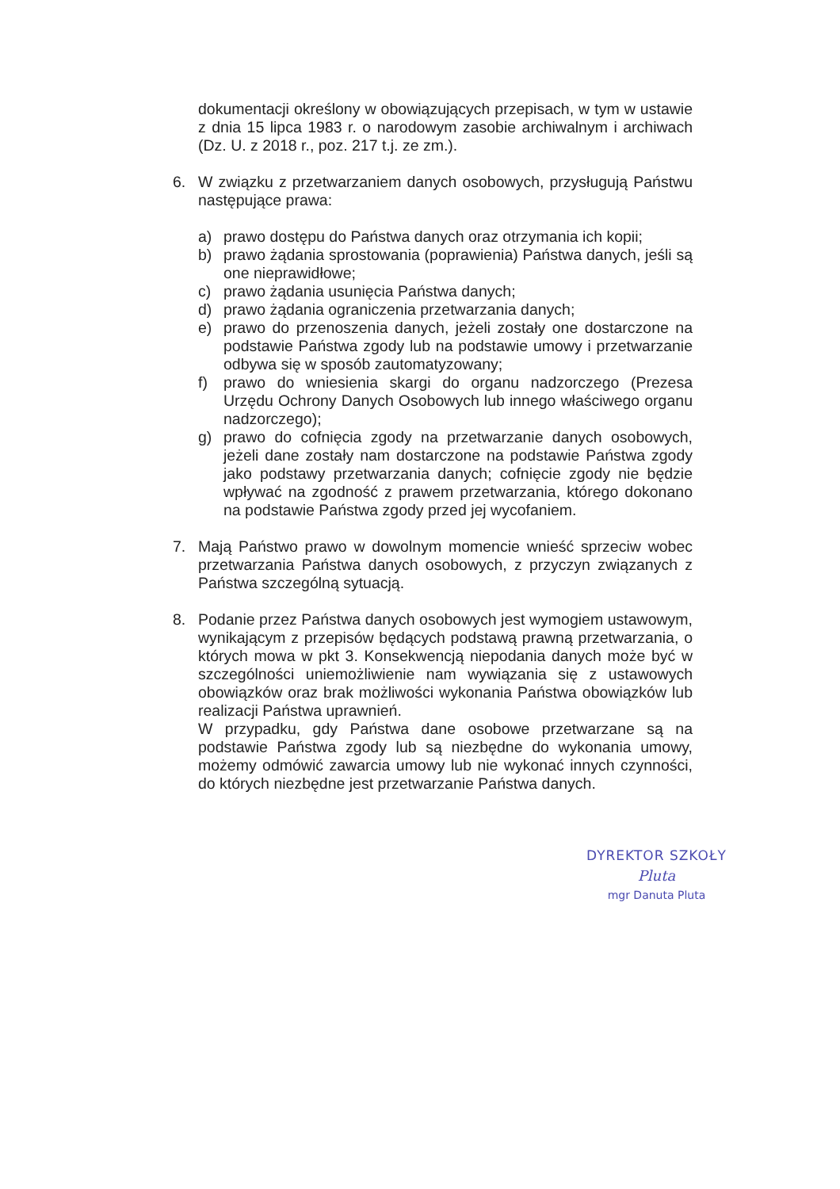dokumentacji określony w obowiązujących przepisach, w tym w ustawie z dnia 15 lipca 1983 r. o narodowym zasobie archiwalnym i archiwach (Dz. U. z 2018 r., poz. 217 t.j. ze zm.).
6. W związku z przetwarzaniem danych osobowych, przysługują Państwu następujące prawa:
a) prawo dostępu do Państwa danych oraz otrzymania ich kopii;
b) prawo żądania sprostowania (poprawienia) Państwa danych, jeśli są one nieprawidłowe;
c) prawo żądania usunięcia Państwa danych;
d) prawo żądania ograniczenia przetwarzania danych;
e) prawo do przenoszenia danych, jeżeli zostały one dostarczone na podstawie Państwa zgody lub na podstawie umowy i przetwarzanie odbywa się w sposób zautomatyzowany;
f) prawo do wniesienia skargi do organu nadzorczego (Prezesa Urzędu Ochrony Danych Osobowych lub innego właściwego organu nadzorczego);
g) prawo do cofnięcia zgody na przetwarzanie danych osobowych, jeżeli dane zostały nam dostarczone na podstawie Państwa zgody jako podstawy przetwarzania danych; cofnięcie zgody nie będzie wpływać na zgodność z prawem przetwarzania, którego dokonano na podstawie Państwa zgody przed jej wycofaniem.
7. Mają Państwo prawo w dowolnym momencie wnieść sprzeciw wobec przetwarzania Państwa danych osobowych, z przyczyn związanych z Państwa szczególną sytuacją.
8. Podanie przez Państwa danych osobowych jest wymogiem ustawowym, wynikającym z przepisów będących podstawą prawną przetwarzania, o których mowa w pkt 3. Konsekwencją niepodania danych może być w szczególności uniemożliwienie nam wywiązania się z ustawowych obowiązków oraz brak możliwości wykonania Państwa obowiązków lub realizacji Państwa uprawnień.
W przypadku, gdy Państwa dane osobowe przetwarzane są na podstawie Państwa zgody lub są niezbędne do wykonania umowy, możemy odmówić zawarcia umowy lub nie wykonać innych czynności, do których niezbędne jest przetwarzanie Państwa danych.
DYREKTOR SZKOŁY
Pluta
mgr Danuta Pluta